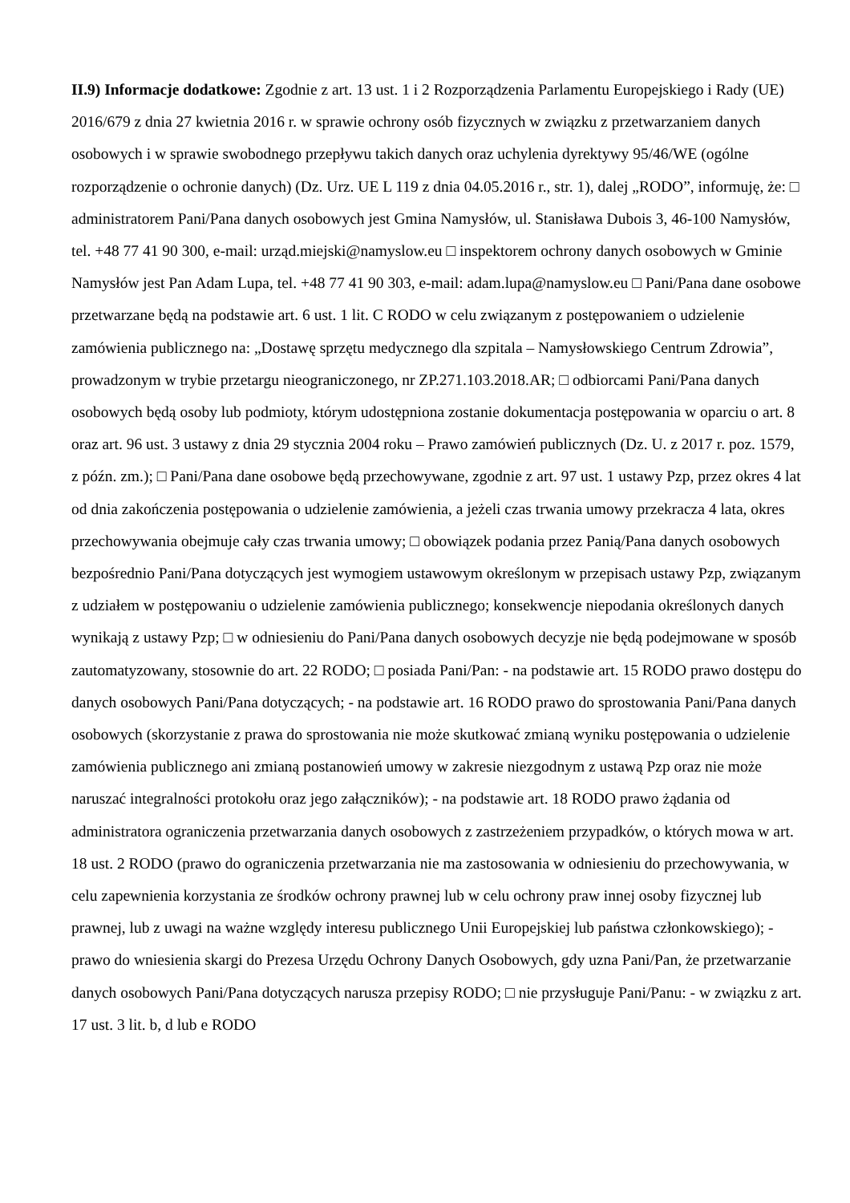II.9) Informacje dodatkowe: Zgodnie z art. 13 ust. 1 i 2 Rozporządzenia Parlamentu Europejskiego i Rady (UE) 2016/679 z dnia 27 kwietnia 2016 r. w sprawie ochrony osób fizycznych w związku z przetwarzaniem danych osobowych i w sprawie swobodnego przepływu takich danych oraz uchylenia dyrektywy 95/46/WE (ogólne rozporządzenie o ochronie danych) (Dz. Urz. UE L 119 z dnia 04.05.2016 r., str. 1), dalej „RODO”, informuję, że: □ administratorem Pani/Pana danych osobowych jest Gmina Namysłów, ul. Stanisława Dubois 3, 46-100 Namysłów, tel. +48 77 41 90 300, e-mail: urząd.miejski@namyslow.eu □ inspektorem ochrony danych osobowych w Gminie Namysłów jest Pan Adam Lupa, tel. +48 77 41 90 303, e-mail: adam.lupa@namyslow.eu □ Pani/Pana dane osobowe przetwarzane będą na podstawie art. 6 ust. 1 lit. C RODO w celu związanym z postępowaniem o udzielenie zamówienia publicznego na: „Dostawę sprzętu medycznego dla szpitala – Namysłowskiego Centrum Zdrowia”, prowadzonym w trybie przetargu nieograniczonego, nr ZP.271.103.2018.AR; □ odbiorcami Pani/Pana danych osobowych będą osoby lub podmioty, którym udostępniona zostanie dokumentacja postępowania w oparciu o art. 8 oraz art. 96 ust. 3 ustawy z dnia 29 stycznia 2004 roku – Prawo zamówień publicznych (Dz. U. z 2017 r. poz. 1579, z późn. zm.); □ Pani/Pana dane osobowe będą przechowywane, zgodnie z art. 97 ust. 1 ustawy Pzp, przez okres 4 lat od dnia zakończenia postępowania o udzielenie zamówienia, a jeżeli czas trwania umowy przekracza 4 lata, okres przechowywania obejmuje cały czas trwania umowy; □ obowiązek podania przez Panią/Pana danych osobowych bezpośrednio Pani/Pana dotyczących jest wymogiem ustawowym określonym w przepisach ustawy Pzp, związanym z udziałem w postępowaniu o udzielenie zamówienia publicznego; konsekwencje niepodania określonych danych wynikają z ustawy Pzp; □ w odniesieniu do Pani/Pana danych osobowych decyzje nie będą podejmowane w sposób zautomatyzowany, stosownie do art. 22 RODO; □ posiada Pani/Pan: - na podstawie art. 15 RODO prawo dostępu do danych osobowych Pani/Pana dotyczących; - na podstawie art. 16 RODO prawo do sprostowania Pani/Pana danych osobowych (skorzystanie z prawa do sprostowania nie może skutkować zmianą wyniku postępowania o udzielenie zamówienia publicznego ani zmianą postanowień umowy w zakresie niezgodnym z ustawą Pzp oraz nie może naruszać integralności protokołu oraz jego załączników); - na podstawie art. 18 RODO prawo żądania od administratora ograniczenia przetwarzania danych osobowych z zastrzeżeniem przypadków, o których mowa w art. 18 ust. 2 RODO (prawo do ograniczenia przetwarzania nie ma zastosowania w odniesieniu do przechowywania, w celu zapewnienia korzystania ze środków ochrony prawnej lub w celu ochrony praw innej osoby fizycznej lub prawnej, lub z uwagi na ważne względy interesu publicznego Unii Europejskiej lub państwa członkowskiego); - prawo do wniesienia skargi do Prezesa Urzędu Ochrony Danych Osobowych, gdy uzna Pani/Pan, że przetwarzanie danych osobowych Pani/Pana dotyczących narusza przepisy RODO; □ nie przysługuje Pani/Panu: - w związku z art. 17 ust. 3 lit. b, d lub e RODO